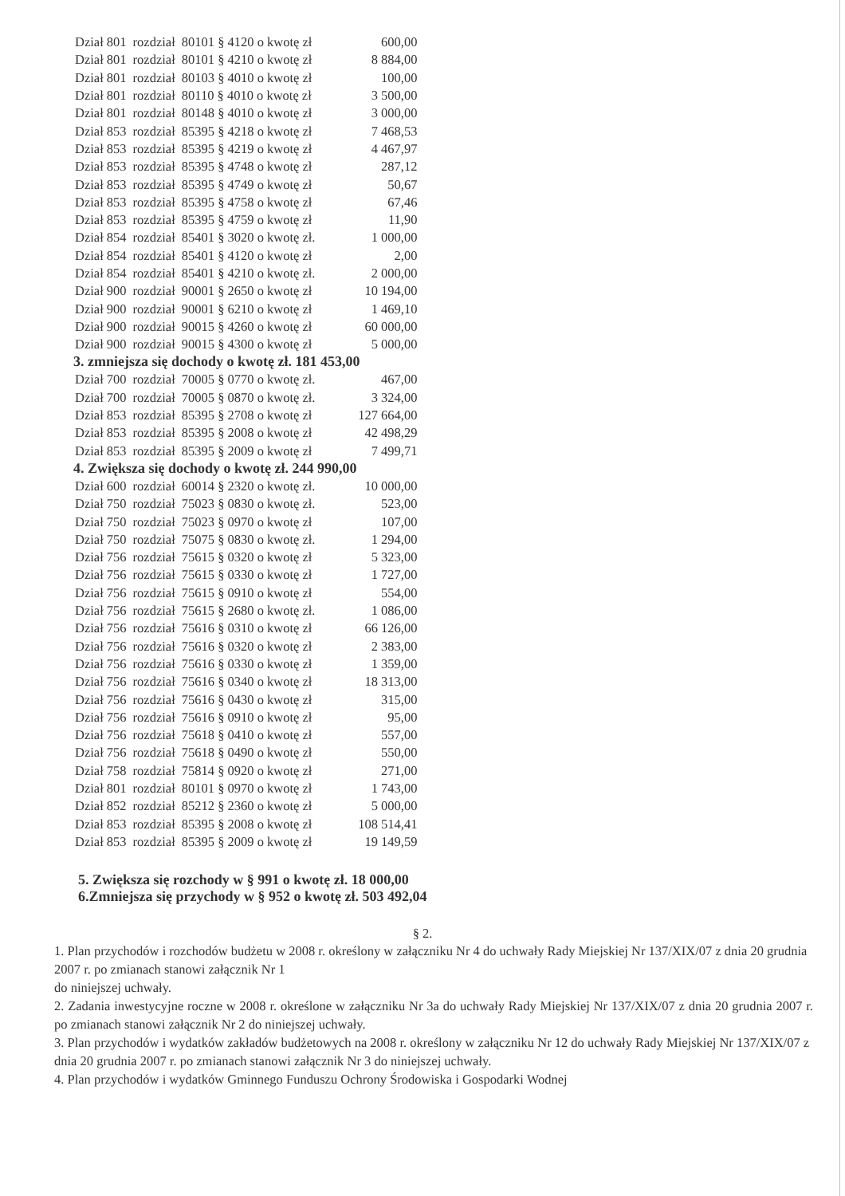| Dział 801 | rozdział | 80101 § 4120 o kwotę zł | 600,00 |
| Dział 801 | rozdział | 80101 § 4210 o kwotę zł | 8 884,00 |
| Dział 801 | rozdział | 80103 § 4010 o kwotę zł | 100,00 |
| Dział 801 | rozdział | 80110 § 4010 o kwotę zł | 3 500,00 |
| Dział 801 | rozdział | 80148 § 4010 o kwotę zł | 3 000,00 |
| Dział 853 | rozdział | 85395 § 4218 o kwotę zł | 7 468,53 |
| Dział 853 | rozdział | 85395 § 4219 o kwotę zł | 4 467,97 |
| Dział 853 | rozdział | 85395 § 4748 o kwotę zł | 287,12 |
| Dział 853 | rozdział | 85395 § 4749 o kwotę zł | 50,67 |
| Dział 853 | rozdział | 85395 § 4758 o kwotę zł | 67,46 |
| Dział 853 | rozdział | 85395 § 4759 o kwotę zł | 11,90 |
| Dział 854 | rozdział | 85401 § 3020 o kwotę zł. | 1 000,00 |
| Dział 854 | rozdział | 85401 § 4120 o kwotę zł | 2,00 |
| Dział 854 | rozdział | 85401 § 4210 o kwotę zł. | 2 000,00 |
| Dział 900 | rozdział | 90001 § 2650 o kwotę zł | 10 194,00 |
| Dział 900 | rozdział | 90001 § 6210 o kwotę zł | 1 469,10 |
| Dział 900 | rozdział | 90015 § 4260 o kwotę zł | 60 000,00 |
| Dział 900 | rozdział | 90015 § 4300 o kwotę zł | 5 000,00 |
3. zmniejsza się dochody o kwotę zł. 181 453,00
| Dział 700 | rozdział | 70005 § 0770 o kwotę zł. | 467,00 |
| Dział 700 | rozdział | 70005 § 0870 o kwotę zł. | 3 324,00 |
| Dział 853 | rozdział | 85395 § 2708 o kwotę zł | 127 664,00 |
| Dział 853 | rozdział | 85395 § 2008 o kwotę zł | 42 498,29 |
| Dział 853 | rozdział | 85395 § 2009 o kwotę zł | 7 499,71 |
4. Zwiększa się dochody o kwotę zł. 244 990,00
| Dział 600 | rozdział | 60014 § 2320 o kwotę zł. | 10 000,00 |
| Dział 750 | rozdział | 75023 § 0830 o kwotę zł. | 523,00 |
| Dział 750 | rozdział | 75023 § 0970 o kwotę zł | 107,00 |
| Dział 750 | rozdział | 75075 § 0830 o kwotę zł. | 1 294,00 |
| Dział 756 | rozdział | 75615 § 0320 o kwotę zł | 5 323,00 |
| Dział 756 | rozdział | 75615 § 0330 o kwotę zł | 1 727,00 |
| Dział 756 | rozdział | 75615 § 0910 o kwotę zł | 554,00 |
| Dział 756 | rozdział | 75615 § 2680 o kwotę zł. | 1 086,00 |
| Dział 756 | rozdział | 75616 § 0310 o kwotę zł | 66 126,00 |
| Dział 756 | rozdział | 75616 § 0320 o kwotę zł | 2 383,00 |
| Dział 756 | rozdział | 75616 § 0330 o kwotę zł | 1 359,00 |
| Dział 756 | rozdział | 75616 § 0340 o kwotę zł | 18 313,00 |
| Dział 756 | rozdział | 75616 § 0430 o kwotę zł | 315,00 |
| Dział 756 | rozdział | 75616 § 0910 o kwotę zł | 95,00 |
| Dział 756 | rozdział | 75618 § 0410 o kwotę zł | 557,00 |
| Dział 756 | rozdział | 75618 § 0490 o kwotę zł | 550,00 |
| Dział 758 | rozdział | 75814 § 0920 o kwotę zł | 271,00 |
| Dział 801 | rozdział | 80101 § 0970 o kwotę zł | 1 743,00 |
| Dział 852 | rozdział | 85212 § 2360 o kwotę zł | 5 000,00 |
| Dział 853 | rozdział | 85395 § 2008 o kwotę zł | 108 514,41 |
| Dział 853 | rozdział | 85395 § 2009 o kwotę zł | 19 149,59 |
5. Zwiększa się rozchody w § 991 o kwotę zł. 18 000,00
6.Zmniejsza się przychody w § 952 o kwotę zł. 503 492,04
§ 2.
1. Plan przychodów i rozchodów budżetu w 2008 r. określony w załączniku Nr 4 do uchwały Rady Miejskiej Nr 137/XIX/07 z dnia 20 grudnia 2007 r. po zmianach stanowi załącznik Nr 1
do niniejszej uchwały.
2. Zadania inwestycyjne roczne w 2008 r. określone w załączniku Nr 3a do uchwały Rady Miejskiej Nr 137/XIX/07 z dnia 20 grudnia 2007 r. po zmianach stanowi załącznik Nr 2 do niniejszej uchwały.
3. Plan przychodów i wydatków zakładów budżetowych na 2008 r. określony w załączniku Nr 12 do uchwały Rady Miejskiej Nr 137/XIX/07 z dnia 20 grudnia 2007 r. po zmianach stanowi załącznik Nr 3 do niniejszej uchwały.
4. Plan przychodów i wydatków Gminnego Funduszu Ochrony Środowiska i Gospodarki Wodnej